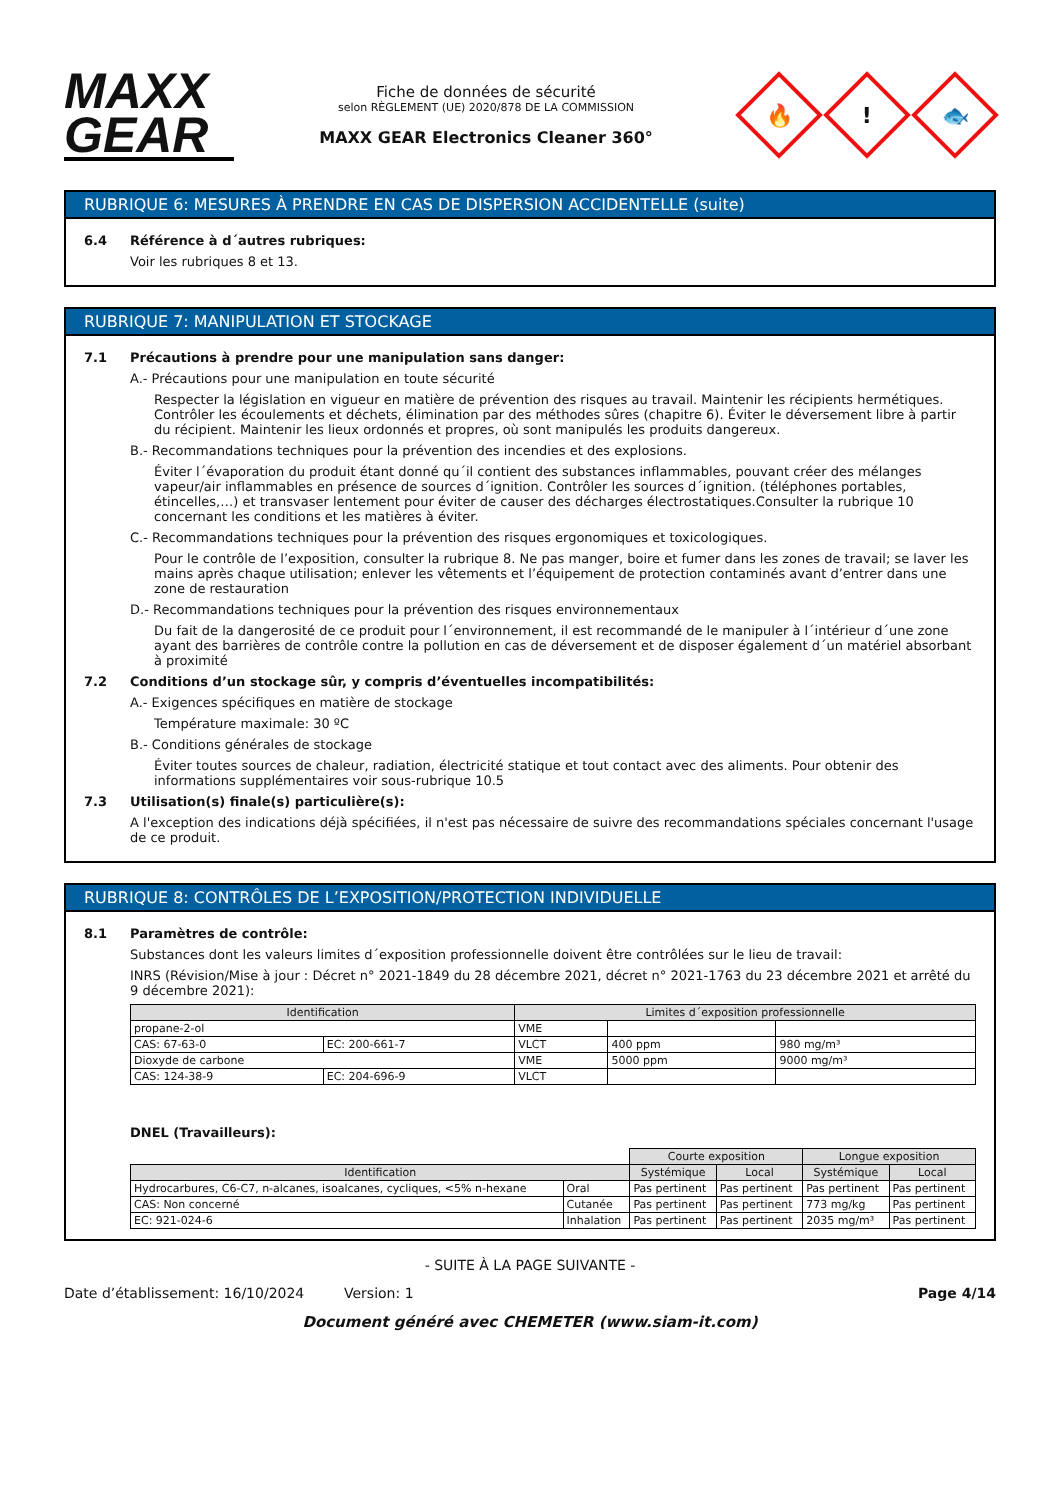MAXX
GEAR
Fiche de données de sécurité
selon RÈGLEMENT (UE) 2020/878 DE LA COMMISSION
MAXX GEAR Electronics Cleaner 360°
🔥
!
🐟
RUBRIQUE 6: MESURES À PRENDRE EN CAS DE DISPERSION ACCIDENTELLE (suite)
6.4 Référence à d´autres rubriques:
Voir les rubriques 8 et 13.
RUBRIQUE 7: MANIPULATION ET STOCKAGE
7.1 Précautions à prendre pour une manipulation sans danger:
A.- Précautions pour une manipulation en toute sécurité
Respecter la législation en vigueur en matière de prévention des risques au travail. Maintenir les récipients hermétiques. Contrôler les écoulements et déchets, élimination par des méthodes sûres (chapitre 6). Éviter le déversement libre à partir du récipient. Maintenir les lieux ordonnés et propres, où sont manipulés les produits dangereux.
B.- Recommandations techniques pour la prévention des incendies et des explosions.
Éviter l´évaporation du produit étant donné qu´il contient des substances inflammables, pouvant créer des mélanges vapeur/air inflammables en présence de sources d´ignition. Contrôler les sources d´ignition. (téléphones portables, étincelles,…) et transvaser lentement pour éviter de causer des décharges électrostatiques.Consulter la rubrique 10 concernant les conditions et les matières à éviter.
C.- Recommandations techniques pour la prévention des risques ergonomiques et toxicologiques.
Pour le contrôle de l’exposition, consulter la rubrique 8. Ne pas manger, boire et fumer dans les zones de travail; se laver les mains après chaque utilisation; enlever les vêtements et l’équipement de protection contaminés avant d’entrer dans une zone de restauration
D.- Recommandations techniques pour la prévention des risques environnementaux
Du fait de la dangerosité de ce produit pour l´environnement, il est recommandé de le manipuler à l´intérieur d´une zone ayant des barrières de contrôle contre la pollution en cas de déversement et de disposer également d´un matériel absorbant à proximité
7.2 Conditions d’un stockage sûr, y compris d’éventuelles incompatibilités:
A.- Exigences spécifiques en matière de stockage
Température maximale: 30 ºC
B.- Conditions générales de stockage
Éviter toutes sources de chaleur, radiation, électricité statique et tout contact avec des aliments. Pour obtenir des informations supplémentaires voir sous-rubrique 10.5
7.3 Utilisation(s) finale(s) particulière(s):
A l'exception des indications déjà spécifiées, il n'est pas nécessaire de suivre des recommandations spéciales concernant l'usage de ce produit.
RUBRIQUE 8: CONTRÔLES DE L’EXPOSITION/PROTECTION INDIVIDUELLE
8.1 Paramètres de contrôle:
Substances dont les valeurs limites d´exposition professionnelle doivent être contrôlées sur le lieu de travail:
INRS (Révision/Mise à jour : Décret n° 2021-1849 du 28 décembre 2021, décret n° 2021-1763 du 23 décembre 2021 et arrêté du 9 décembre 2021):
| Identification | | Limites d´exposition professionnelle | | |
| --- | --- | --- | --- | --- |
| propane-2-ol | | VME | | |
| CAS: 67-63-0 | EC: 200-661-7 | VLCT | 400 ppm | 980 mg/m³ |
| Dioxyde de carbone | | VME | 5000 ppm | 9000 mg/m³ |
| CAS: 124-38-9 | EC: 204-696-9 | VLCT | | |
DNEL (Travailleurs):
| | | Courte exposition | | Longue exposition | |
| Identification | | Systémique | Local | Systémique | Local |
| Hydrocarbures, C6-C7, n-alcanes, isoalcanes, cycliques, <5% n-hexane | Oral | Pas pertinent | Pas pertinent | Pas pertinent | Pas pertinent |
| CAS: Non concerné | Cutanée | Pas pertinent | Pas pertinent | 773 mg/kg | Pas pertinent |
| EC: 921-024-6 | Inhalation | Pas pertinent | Pas pertinent | 2035 mg/m³ | Pas pertinent |
- SUITE À LA PAGE SUIVANTE -
Date d’établissement: 16/10/2024 Version: 1 Page 4/14
Document généré avec CHEMETER (www.siam-it.com)